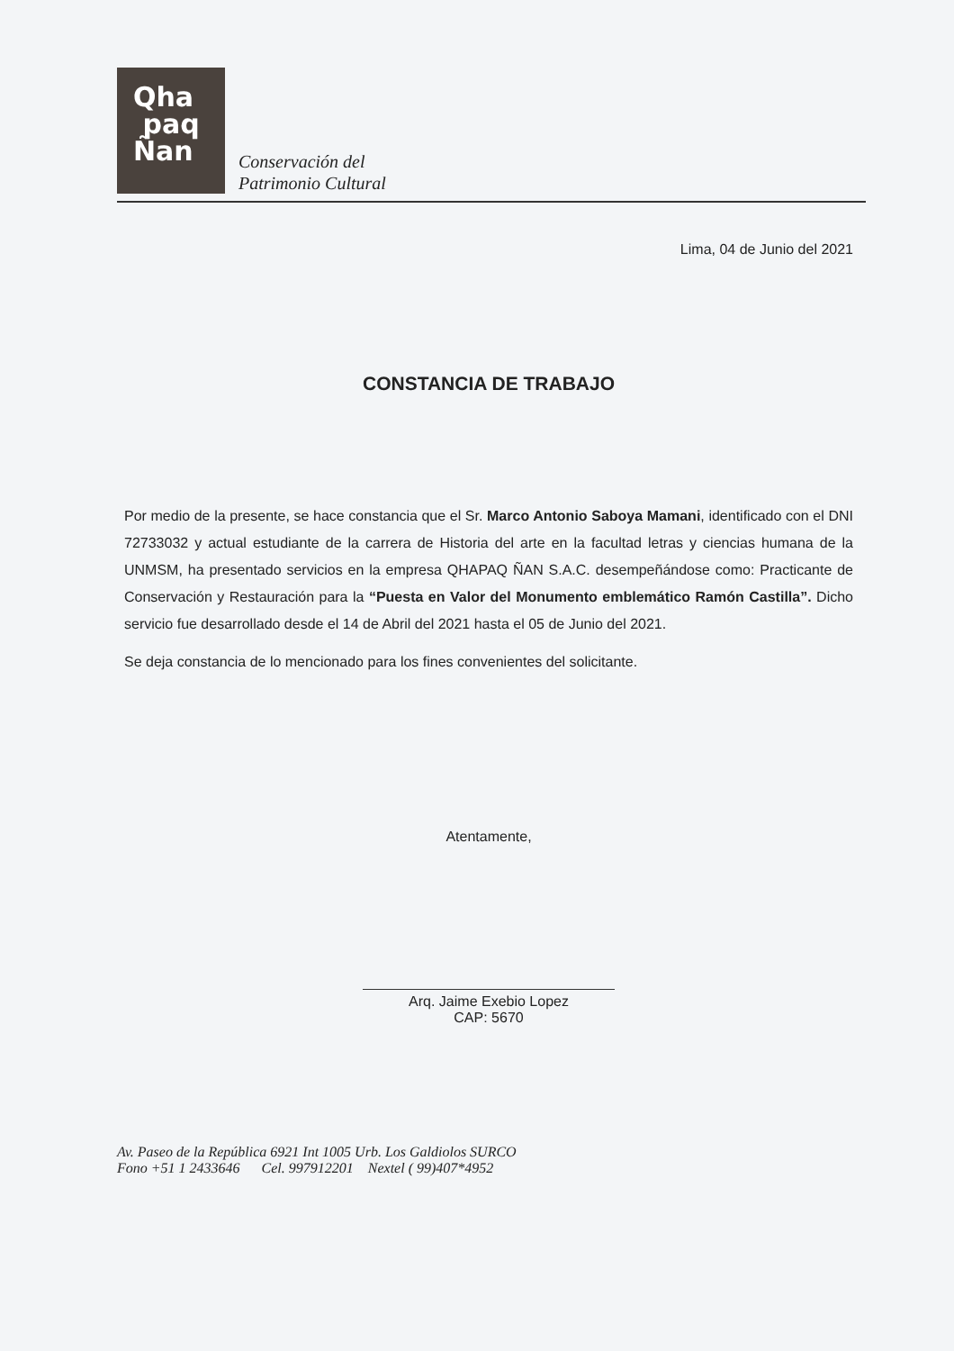Qha
paq
Ñan
Conservación del
Patrimonio Cultural
Lima, 04 de Junio del 2021
CONSTANCIA DE TRABAJO
Por medio de la presente, se hace constancia que el Sr. Marco Antonio Saboya Mamani, identificado con el DNI 72733032 y actual estudiante de la carrera de Historia del arte en la facultad letras y ciencias humana de la UNMSM, ha presentado servicios en la empresa QHAPAQ ÑAN S.A.C. desempeñándose como: Practicante de Conservación y Restauración para la “Puesta en Valor del Monumento emblemático Ramón Castilla”. Dicho servicio fue desarrollado desde el 14 de Abril del 2021 hasta el 05 de Junio del 2021.
Se deja constancia de lo mencionado para los fines convenientes del solicitante.
Atentamente,
Arq. Jaime Exebio Lopez
CAP: 5670
Av. Paseo de la República 6921 Int 1005 Urb. Los Galdiolos SURCO
Fono +51 1 2433646 Cel. 997912201 Nextel ( 99)407*4952